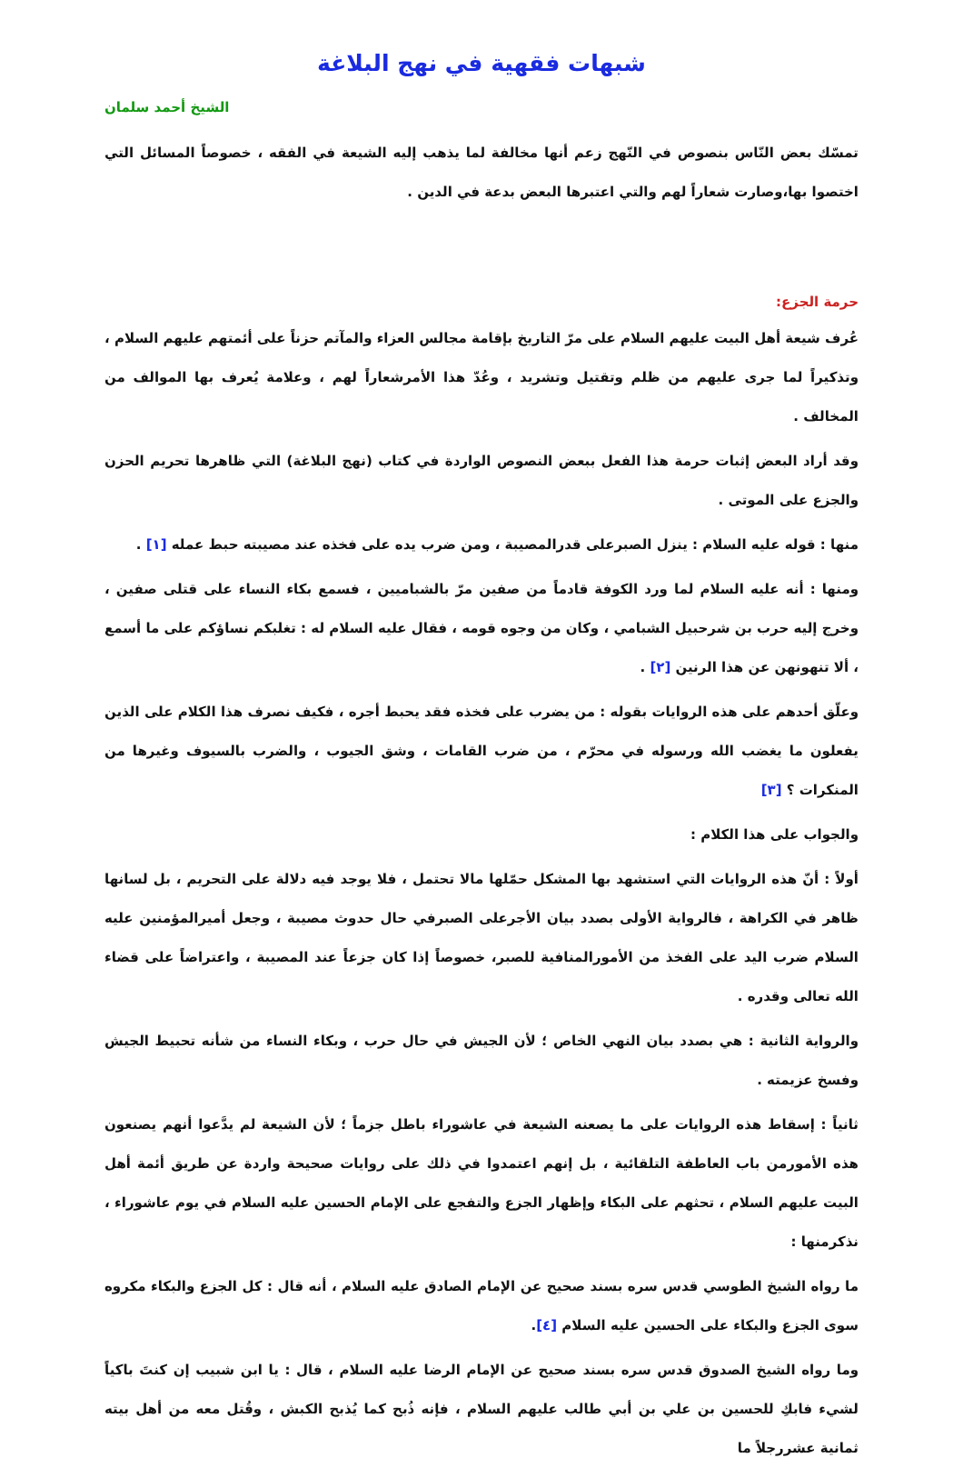شبهات فقهية في نهج البلاغة
الشيخ أحمد سلمان
تمسّك بعض النّاس بنصوص في النّهج زعم أنها مخالفة لما يذهب إليه الشيعة في الفقه ، خصوصاً المسائل التي اختصوا بها،وصارت شعاراً لهم والتي اعتبرها البعض بدعة في الدين .
حرمة الجزع:
عُرف شيعة أهل البيت عليهم السلام على مرّ التاريخ بإقامة مجالس العزاء والمآتم حزناً على أئمتهم عليهم السلام ، وتذكيراً لما جرى عليهم من ظلم وتقتيل وتشريد ، وعُدّ هذا الأمرشعاراً لهم ، وعلامة يُعرف بها الموالف من المخالف .
وقد أراد البعض إثبات حرمة هذا الفعل ببعض النصوص الواردة في كتاب (نهج البلاغة) التي ظاهرها تحريم الحزن والجزع على الموتى .
منها : قوله عليه السلام : ينزل الصبرعلى قدرالمصيبة ، ومن ضرب يده على فخذه عند مصيبته حبط عمله [١] .
ومنها : أنه عليه السلام لما ورد الكوفة قادماً من صفين مرّ بالشباميين ، فسمع بكاء النساء على قتلى صفين ، وخرج إليه حرب بن شرحبيل الشبامي ، وكان من وجوه قومه ، فقال عليه السلام له : تغلبكم نساؤكم على ما أسمع ، ألا تنهونهن عن هذا الرنين [٢] .
وعلّق أحدهم على هذه الروايات بقوله : من يضرب على فخذه فقد يحبط أجره ، فكيف نصرف هذا الكلام على الذين يفعلون ما يغضب الله ورسوله في محرّم ، من ضرب القامات ، وشق الجيوب ، والضرب بالسيوف وغيرها من المنكرات ؟ [٣]
والجواب على هذا الكلام :
أولاً : أنّ هذه الروايات التي استشهد بها المشكل حمّلها مالا تحتمل ، فلا يوجد فيه دلالة على التحريم ، بل لسانها ظاهر في الكراهة ، فالرواية الأولى بصدد بيان الأجرعلى الصبرفي حال حدوث مصيبة ، وجعل أميرالمؤمنين عليه السلام ضرب اليد على الفخذ من الأمورالمنافية للصبر، خصوصاً إذا كان جزعاً عند المصيبة ، واعتراضاً على قضاء الله تعالى وقدره .
والرواية الثانية : هي بصدد بيان النهي الخاص ؛ لأن الجيش في حال حرب ، وبكاء النساء من شأنه تحبيط الجيش وفسخ عزيمته .
ثانياً : إسقاط هذه الروايات على ما يصعنه الشيعة في عاشوراء باطل جزماً ؛ لأن الشيعة لم يدَّعوا أنهم يصنعون هذه الأمورمن باب العاطفة التلقائية ، بل إنهم اعتمدوا في ذلك على روايات صحيحة واردة عن طريق أئمة أهل البيت عليهم السلام ، تحثهم على البكاء وإظهار الجزع والتفجع على الإمام الحسين عليه السلام في يوم عاشوراء ، نذكرمنها :
ما رواه الشيخ الطوسي قدس سره بسند صحيح عن الإمام الصادق عليه السلام ، أنه قال : كل الجزع والبكاء مكروه سوى الجزع والبكاء على الحسين عليه السلام [٤].
وما رواه الشيخ الصدوق قدس سره بسند صحيح عن الإمام الرضا عليه السلام ، قال : يا ابن شبيب إن كنتَ باكياً لشيء فابكِ للحسين بن علي بن أبي طالب عليهم السلام ، فإنه ذُبح كما يُذبح الكبش ، وقُتل معه من أهل بيته ثمانية عشررجلاً ما